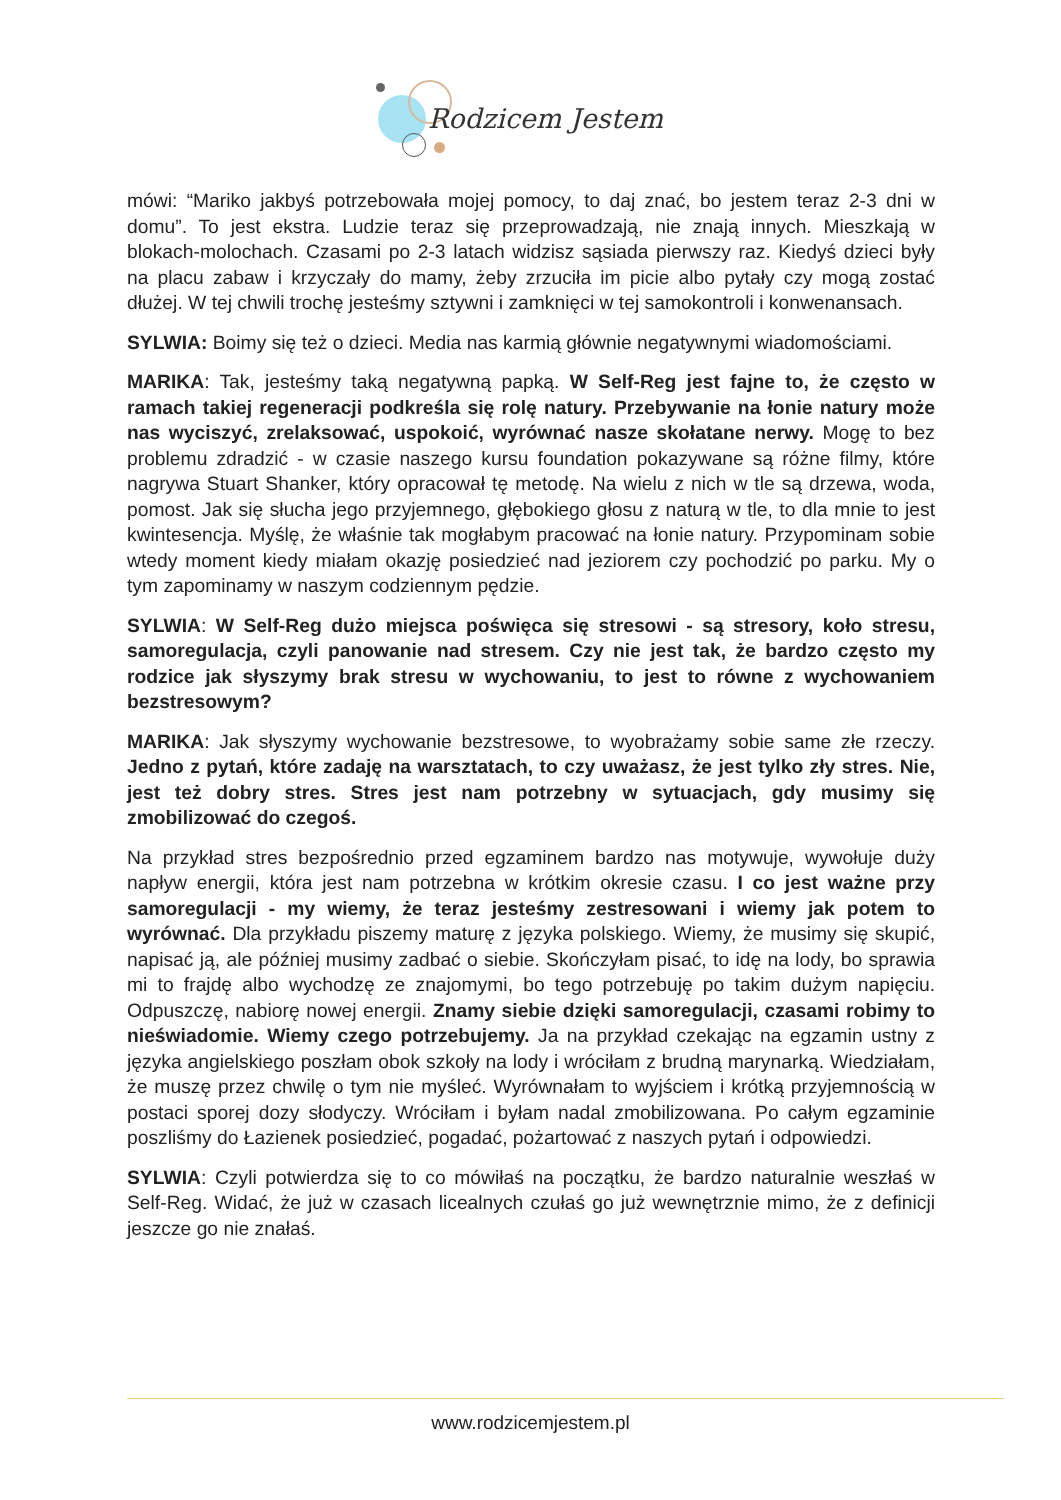Rodzicem Jestem
mówi: “Mariko jakbyś potrzebowała mojej pomocy, to daj znać, bo jestem teraz 2-3 dni w domu”. To jest ekstra. Ludzie teraz się przeprowadzają, nie znają innych. Mieszkają w blokach-molochach. Czasami po 2-3 latach widzisz sąsiada pierwszy raz. Kiedyś dzieci były na placu zabaw i krzyczały do mamy, żeby zrzuciła im picie albo pytały czy mogą zostać dłużej. W tej chwili trochę jesteśmy sztywni i zamknięci w tej samokontroli i konwenansach.
SYLWIA: Boimy się też o dzieci. Media nas karmią głównie negatywnymi wiadomościami.
MARIKA: Tak, jesteśmy taką negatywną papką. W Self-Reg jest fajne to, że często w ramach takiej regeneracji podkreśla się rolę natury. Przebywanie na łonie natury może nas wyciszyć, zrelaksować, uspokoić, wyrównać nasze skołatane nerwy. Mogę to bez problemu zdradzić - w czasie naszego kursu foundation pokazywane są różne filmy, które nagrywa Stuart Shanker, który opracował tę metodę. Na wielu z nich w tle są drzewa, woda, pomost. Jak się słucha jego przyjemnego, głębokiego głosu z naturą w tle, to dla mnie to jest kwintesencja. Myślę, że właśnie tak mogłabym pracować na łonie natury. Przypominam sobie wtedy moment kiedy miałam okazję posiedzieć nad jeziorem czy pochodzić po parku. My o tym zapominamy w naszym codziennym pędzie.
SYLWIA: W Self-Reg dużo miejsca poświęca się stresowi - są stresory, koło stresu, samoregulacja, czyli panowanie nad stresem. Czy nie jest tak, że bardzo często my rodzice jak słyszymy brak stresu w wychowaniu, to jest to równe z wychowaniem bezstresowym?
MARIKA: Jak słyszymy wychowanie bezstresowe, to wyobrażamy sobie same złe rzeczy. Jedno z pytań, które zadaję na warsztatach, to czy uważasz, że jest tylko zły stres. Nie, jest też dobry stres. Stres jest nam potrzebny w sytuacjach, gdy musimy się zmobilizować do czegoś.
Na przykład stres bezpośrednio przed egzaminem bardzo nas motywuje, wywołuje duży napływ energii, która jest nam potrzebna w krótkim okresie czasu. I co jest ważne przy samoregulacji - my wiemy, że teraz jesteśmy zestresowani i wiemy jak potem to wyrównać. Dla przykładu piszemy maturę z języka polskiego. Wiemy, że musimy się skupić, napisać ją, ale później musimy zadbać o siebie. Skończyłam pisać, to idę na lody, bo sprawia mi to frajdę albo wychodzę ze znajomymi, bo tego potrzebuję po takim dużym napięciu. Odpuszczę, nabiorę nowej energii. Znamy siebie dzięki samoregulacji, czasami robimy to nieświadomie. Wiemy czego potrzebujemy. Ja na przykład czekając na egzamin ustny z języka angielskiego poszłam obok szkoły na lody i wróciłam z brudną marynarką. Wiedziałam, że muszę przez chwilę o tym nie myśleć. Wyrównałam to wyjściem i krótką przyjemnością w postaci sporej dozy słodyczy. Wróciłam i byłam nadal zmobilizowana. Po całym egzaminie poszliśmy do Łazienek posiedzieć, pogadać, pożartować z naszych pytań i odpowiedzi.
SYLWIA: Czyli potwierdza się to co mówiłaś na początku, że bardzo naturalnie weszłaś w Self-Reg. Widać, że już w czasach licealnych czułaś go już wewnętrznie mimo, że z definicji jeszcze go nie znałaś.
www.rodzicemjestem.pl